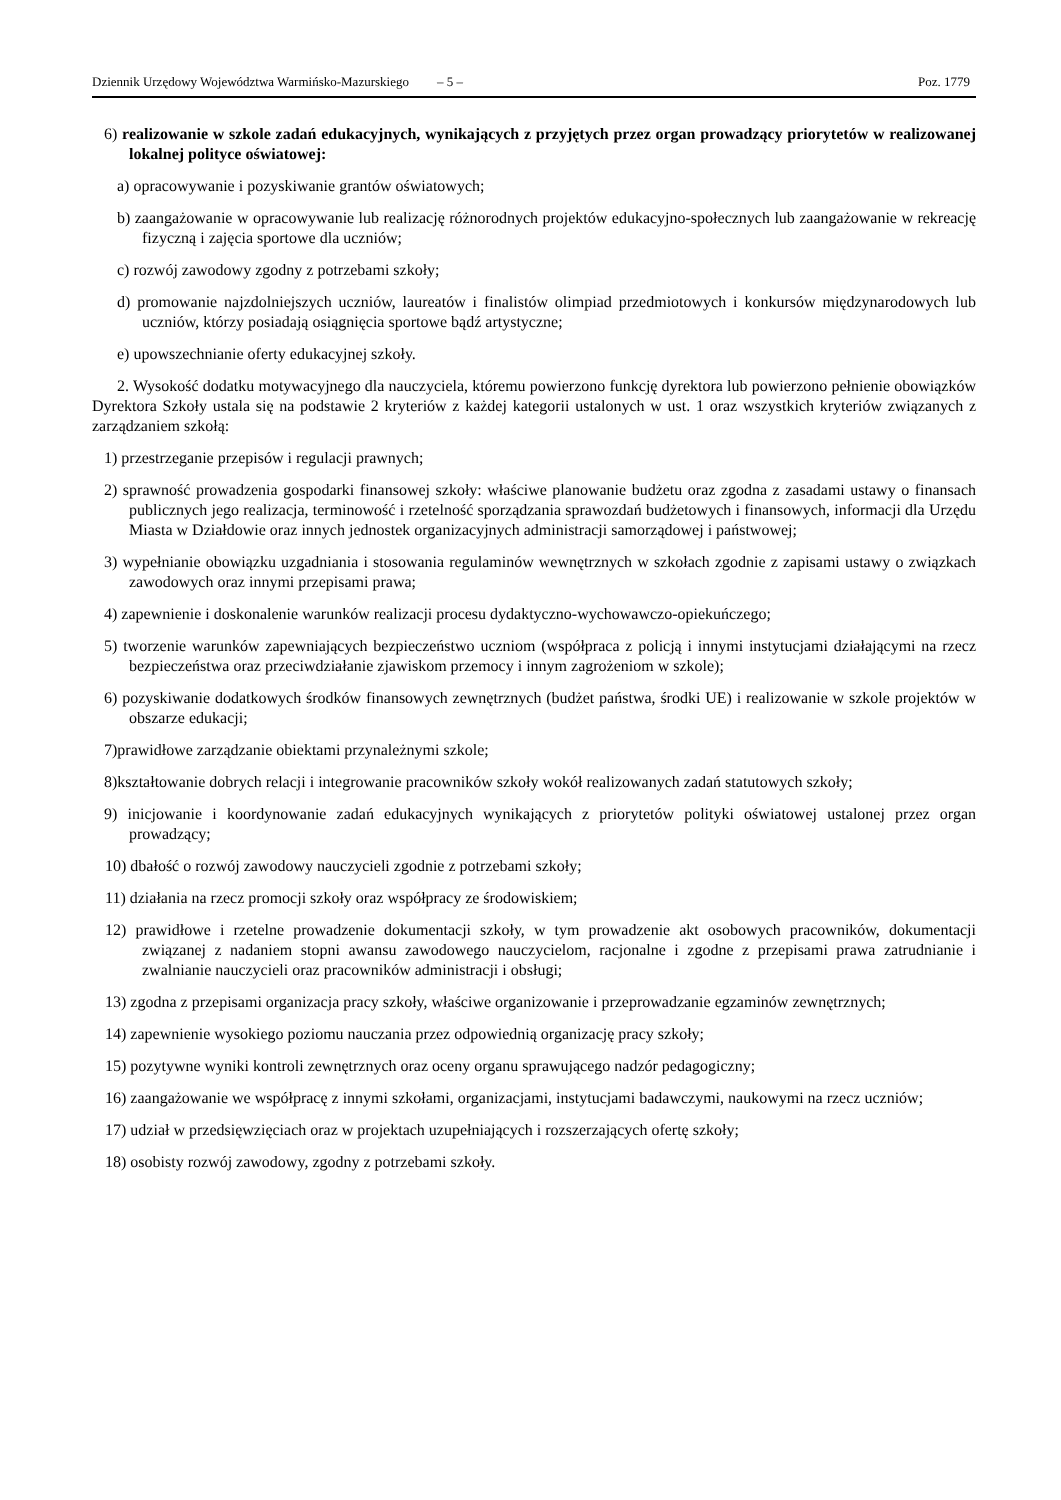Dziennik Urzędowy Województwa Warmińsko-Mazurskiego – 5 – Poz. 1779
6) realizowanie w szkole zadań edukacyjnych, wynikających z przyjętych przez organ prowadzący priorytetów w realizowanej lokalnej polityce oświatowej:
a) opracowywanie i pozyskiwanie grantów oświatowych;
b) zaangażowanie w opracowywanie lub realizację różnorodnych projektów edukacyjno-społecznych lub zaangażowanie w rekreację fizyczną i zajęcia sportowe dla uczniów;
c) rozwój zawodowy zgodny z potrzebami szkoły;
d) promowanie najzdolniejszych uczniów, laureatów i finalistów olimpiad przedmiotowych i konkursów międzynarodowych lub uczniów, którzy posiadają osiągnięcia sportowe bądź artystyczne;
e) upowszechnianie oferty edukacyjnej szkoły.
2. Wysokość dodatku motywacyjnego dla nauczyciela, któremu powierzono funkcję dyrektora lub powierzono pełnienie obowiązków Dyrektora Szkoły ustala się na podstawie 2 kryteriów z każdej kategorii ustalonych w ust. 1 oraz wszystkich kryteriów związanych z zarządzaniem szkołą:
1) przestrzeganie przepisów i regulacji prawnych;
2) sprawność prowadzenia gospodarki finansowej szkoły: właściwe planowanie budżetu oraz zgodna z zasadami ustawy o finansach publicznych jego realizacja, terminowość i rzetelność sporządzania sprawozdań budżetowych i finansowych, informacji dla Urzędu Miasta w Działdowie oraz innych jednostek organizacyjnych administracji samorządowej i państwowej;
3) wypełnianie obowiązku uzgadniania i stosowania regulaminów wewnętrznych w szkołach zgodnie z zapisami ustawy o związkach zawodowych oraz innymi przepisami prawa;
4) zapewnienie i doskonalenie warunków realizacji procesu dydaktyczno-wychowawczo-opiekuńczego;
5) tworzenie warunków zapewniających bezpieczeństwo uczniom (współpraca z policją i innymi instytucjami działającymi na rzecz bezpieczeństwa oraz przeciwdziałanie zjawiskom przemocy i innym zagrożeniom w szkole);
6) pozyskiwanie dodatkowych środków finansowych zewnętrznych (budżet państwa, środki UE) i realizowanie w szkole projektów w obszarze edukacji;
7)prawidłowe zarządzanie obiektami przynależnymi szkole;
8)kształtowanie dobrych relacji i integrowanie pracowników szkoły wokół realizowanych zadań statutowych szkoły;
9) inicjowanie i koordynowanie zadań edukacyjnych wynikających z priorytetów polityki oświatowej ustalonej przez organ prowadzący;
10) dbałość o rozwój zawodowy nauczycieli zgodnie z potrzebami szkoły;
11) działania na rzecz promocji szkoły oraz współpracy ze środowiskiem;
12) prawidłowe i rzetelne prowadzenie dokumentacji szkoły, w tym prowadzenie akt osobowych pracowników, dokumentacji związanej z nadaniem stopni awansu zawodowego nauczycielom, racjonalne i zgodne z przepisami prawa zatrudnianie i zwalnianie nauczycieli oraz pracowników administracji i obsługi;
13) zgodna z przepisami organizacja pracy szkoły, właściwe organizowanie i przeprowadzanie egzaminów zewnętrznych;
14) zapewnienie wysokiego poziomu nauczania przez odpowiednią organizację pracy szkoły;
15) pozytywne wyniki kontroli zewnętrznych oraz oceny organu sprawującego nadzór pedagogiczny;
16) zaangażowanie we współpracę z innymi szkołami, organizacjami, instytucjami badawczymi, naukowymi na rzecz uczniów;
17) udział w przedsięwzięciach oraz w projektach uzupełniających i rozszerzających ofertę szkoły;
18) osobisty rozwój zawodowy, zgodny z potrzebami szkoły.